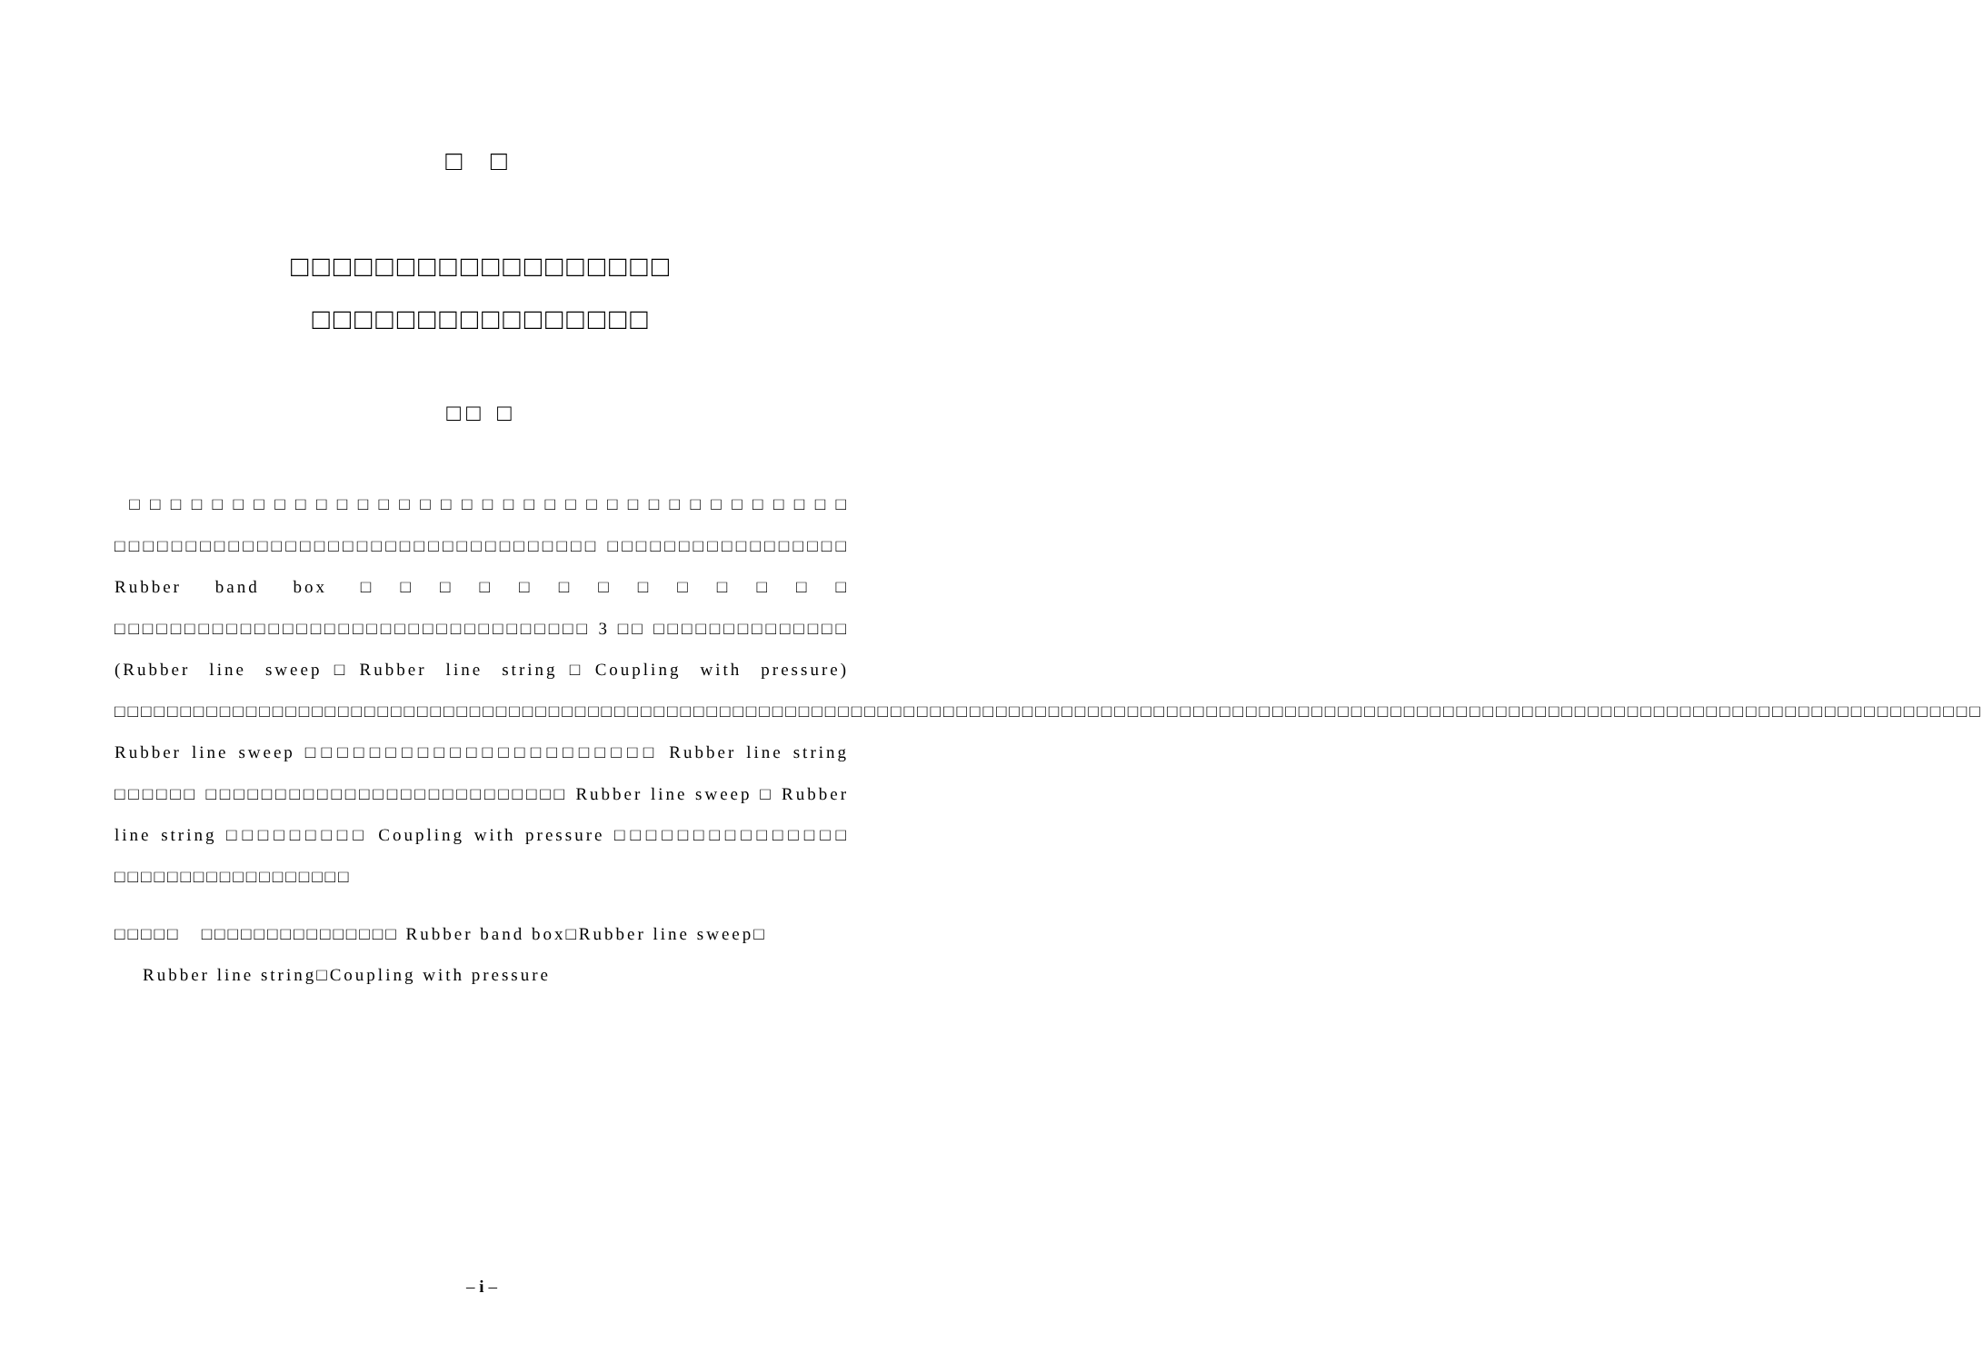□ □
□□□□□□□□□□□□□□□□□□
□□□□□□□□□□□□□□□□
□□ □
□□□□□□□□□□□□□□□□□□□□□□□□□□□□□□□□□□□ □□□□□□□□□□□□□□□□□□□□□□□□□□□□□□□□□□ □□□□□□□□□□□□□□□□□ Rubber band box □□□□□□□□□□□□□ □□□□□□□□□□□□□□□□□□□□□□□□□□□□□□□□□□ 3 □□ □□□□□□□□□□□□□□ (Rubber line sweep□Rubber line string□Coupling with pressure) □□□□□□□□□□□□□□□□□□□□□□□□□□□□□□□□□□□□□□□□□□□□□□□□□□□□□□□□□□□□□□□□□□□□□□□□□□□□□□□□□□□□□□□□□□□□□□□□□□□□□□□□□□□□□□□□□□□□□□□□□□□□□□□□□□□□□□□□□□□□□□ Rubber line sweep □□□□□□□□□□□□□□□□□□□□□□ Rubber line string □□□□□□ □□□□□□□□□□□□□□□□□□□□□□□□□□ Rubber line sweep □ Rubber line string □□□□□□□□□ Coupling with pressure □□□□□□□□□□□□□□□ □□□□□□□□□□□□□□□□□□
□□□□□ □□□□□□□□□□□□□□□ Rubber band box□Rubber line sweep□
Rubber line string□Coupling with pressure
– i –